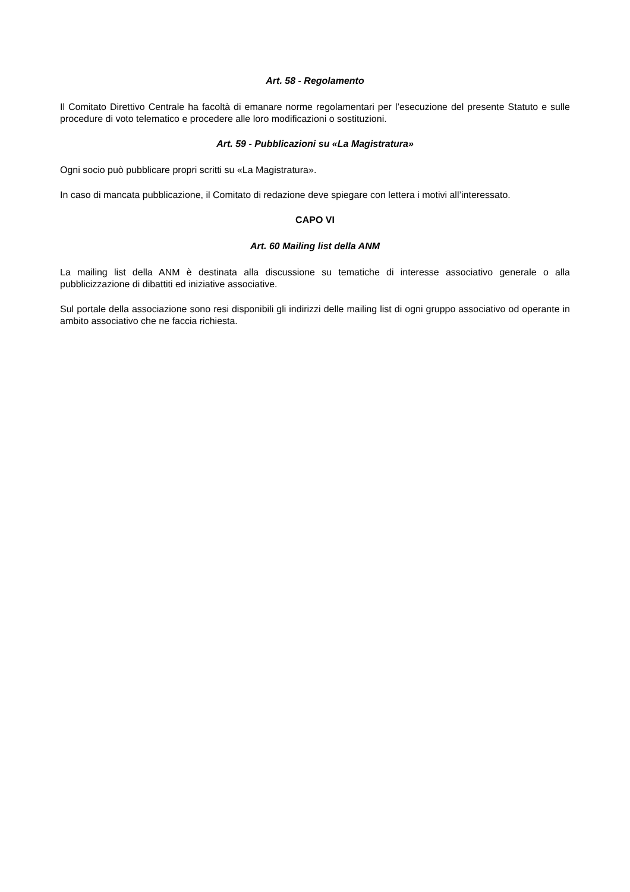Art. 58 - Regolamento
Il Comitato Direttivo Centrale ha facoltà di emanare norme regolamentari per l’esecuzione del presente Statuto e sulle procedure di voto telematico e procedere alle loro modificazioni o sostituzioni.
Art. 59 - Pubblicazioni su «La Magistratura»
Ogni socio può pubblicare propri scritti su «La Magistratura».
In caso di mancata pubblicazione, il Comitato di redazione deve spiegare con lettera i motivi all’interessato.
CAPO VI
Art. 60 Mailing list della ANM
La mailing list della ANM è destinata alla discussione su tematiche di interesse associativo generale o alla pubblicizzazione di dibattiti ed iniziative associative.
Sul portale della associazione sono resi disponibili gli indirizzi delle mailing list di ogni gruppo associativo od operante in ambito associativo che ne faccia richiesta.